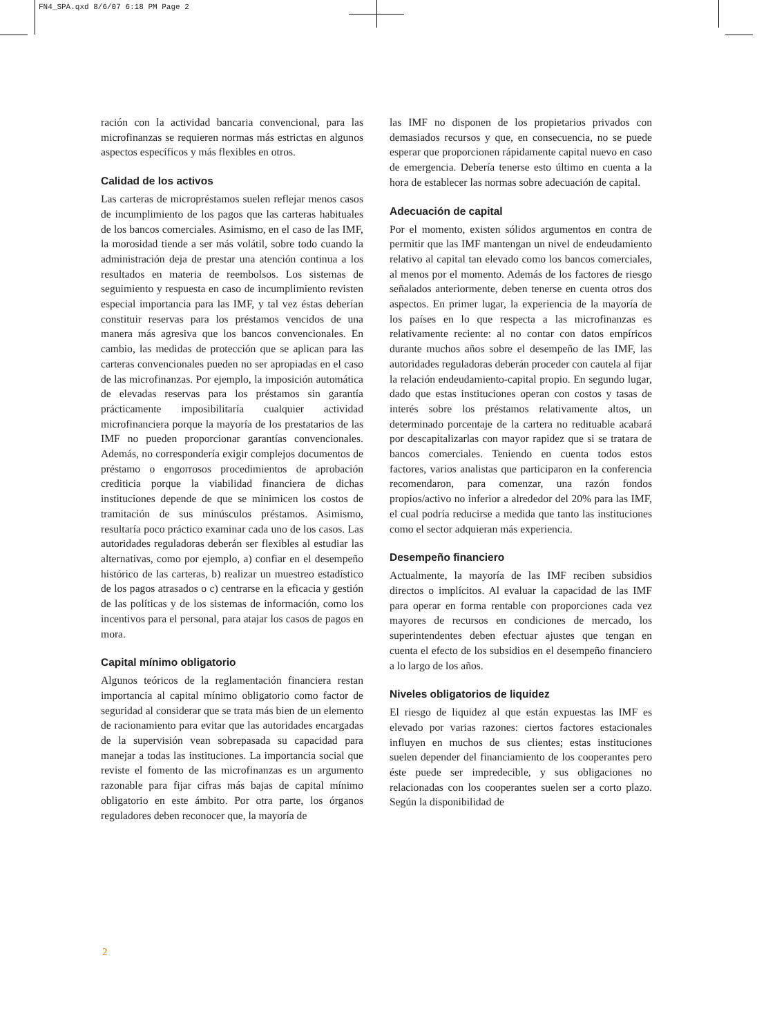FN4_SPA.qxd 8/6/07 6:18 PM Page 2
ración con la actividad bancaria convencional, para las microfinanzas se requieren normas más estrictas en algunos aspectos específicos y más flexibles en otros.
Calidad de los activos
Las carteras de micropréstamos suelen reflejar menos casos de incumplimiento de los pagos que las carteras habituales de los bancos comerciales. Asimismo, en el caso de las IMF, la morosidad tiende a ser más volátil, sobre todo cuando la administración deja de prestar una atención continua a los resultados en materia de reembolsos. Los sistemas de seguimiento y respuesta en caso de incumplimiento revisten especial importancia para las IMF, y tal vez éstas deberían constituir reservas para los préstamos vencidos de una manera más agresiva que los bancos convencionales. En cambio, las medidas de protección que se aplican para las carteras convencionales pueden no ser apropiadas en el caso de las microfinanzas. Por ejemplo, la imposición automática de elevadas reservas para los préstamos sin garantía prácticamente imposibilitaría cualquier actividad microfinanciera porque la mayoría de los prestatarios de las IMF no pueden proporcionar garantías convencionales. Además, no correspondería exigir complejos documentos de préstamo o engorrosos procedimientos de aprobación crediticia porque la viabilidad financiera de dichas instituciones depende de que se minimicen los costos de tramitación de sus minúsculos préstamos. Asimismo, resultaría poco práctico examinar cada uno de los casos. Las autoridades reguladoras deberán ser flexibles al estudiar las alternativas, como por ejemplo, a) confiar en el desempeño histórico de las carteras, b) realizar un muestreo estadístico de los pagos atrasados o c) centrarse en la eficacia y gestión de las políticas y de los sistemas de información, como los incentivos para el personal, para atajar los casos de pagos en mora.
Capital mínimo obligatorio
Algunos teóricos de la reglamentación financiera restan importancia al capital mínimo obligatorio como factor de seguridad al considerar que se trata más bien de un elemento de racionamiento para evitar que las autoridades encargadas de la supervisión vean sobrepasada su capacidad para manejar a todas las instituciones. La importancia social que reviste el fomento de las microfinanzas es un argumento razonable para fijar cifras más bajas de capital mínimo obligatorio en este ámbito. Por otra parte, los órganos reguladores deben reconocer que, la mayoría de
las IMF no disponen de los propietarios privados con demasiados recursos y que, en consecuencia, no se puede esperar que proporcionen rápidamente capital nuevo en caso de emergencia. Debería tenerse esto último en cuenta a la hora de establecer las normas sobre adecuación de capital.
Adecuación de capital
Por el momento, existen sólidos argumentos en contra de permitir que las IMF mantengan un nivel de endeudamiento relativo al capital tan elevado como los bancos comerciales, al menos por el momento. Además de los factores de riesgo señalados anteriormente, deben tenerse en cuenta otros dos aspectos. En primer lugar, la experiencia de la mayoría de los países en lo que respecta a las microfinanzas es relativamente reciente: al no contar con datos empíricos durante muchos años sobre el desempeño de las IMF, las autoridades reguladoras deberán proceder con cautela al fijar la relación endeudamiento-capital propio. En segundo lugar, dado que estas instituciones operan con costos y tasas de interés sobre los préstamos relativamente altos, un determinado porcentaje de la cartera no redituable acabará por descapitalizarlas con mayor rapidez que si se tratara de bancos comerciales. Teniendo en cuenta todos estos factores, varios analistas que participaron en la conferencia recomendaron, para comenzar, una razón fondos propios/activo no inferior a alrededor del 20% para las IMF, el cual podría reducirse a medida que tanto las instituciones como el sector adquieran más experiencia.
Desempeño financiero
Actualmente, la mayoría de las IMF reciben subsidios directos o implícitos. Al evaluar la capacidad de las IMF para operar en forma rentable con proporciones cada vez mayores de recursos en condiciones de mercado, los superintendentes deben efectuar ajustes que tengan en cuenta el efecto de los subsidios en el desempeño financiero a lo largo de los años.
Niveles obligatorios de liquidez
El riesgo de liquidez al que están expuestas las IMF es elevado por varias razones: ciertos factores estacionales influyen en muchos de sus clientes; estas instituciones suelen depender del financiamiento de los cooperantes pero éste puede ser impredecible, y sus obligaciones no relacionadas con los cooperantes suelen ser a corto plazo. Según la disponibilidad de
2